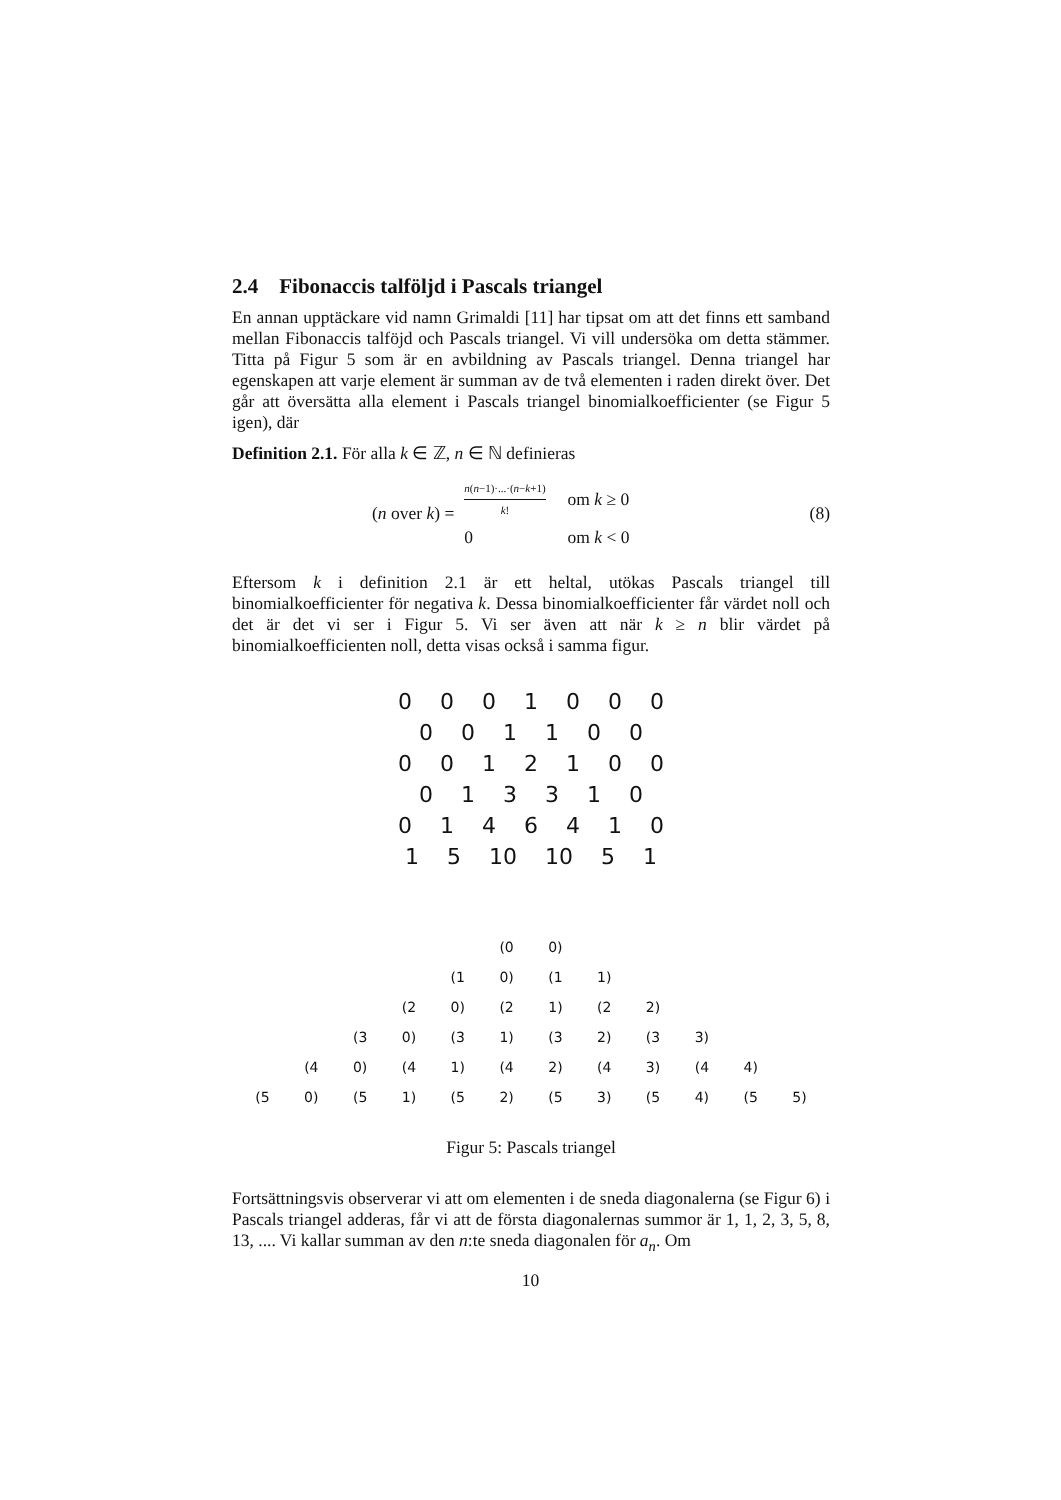2.4 Fibonaccis talföljd i Pascals triangel
En annan upptäckare vid namn Grimaldi [11] har tipsat om att det finns ett samband mellan Fibonaccis talföjd och Pascals triangel. Vi vill undersöka om detta stämmer. Titta på Figur 5 som är en avbildning av Pascals triangel. Denna triangel har egenskapen att varje element är summan av de två elementen i raden direkt över. Det går att översätta alla element i Pascals triangel binomialkoefficienter (se Figur 5 igen), där
Definition 2.1. För alla k ∈ ℤ, n ∈ ℕ definieras
(n over k) =
| n ( n −1)·...·( n − k +1) k ! | om k ≥ 0 |
| 0 | om k < 0 |
(8)
Eftersom k i definition 2.1 är ett heltal, utökas Pascals triangel till binomialkoefficienter för negativa k. Dessa binomialkoefficienter får värdet noll och det är det vi ser i Figur 5. Vi ser även att när k ≥ n blir värdet på binomialkoefficienten noll, detta visas också i samma figur.
0 0 0 1 0 0 0
0 0 1 1 0 0
0 0 1 2 1 0 0
0 1 3 3 1 0
0 1 4 6 4 1 0
1 5 10 10 5 1
(0 0)
(1 0) (1 1)
(2 0) (2 1) (2 2)
(3 0) (3 1) (3 2) (3 3)
(4 0) (4 1) (4 2) (4 3) (4 4)
(5 0) (5 1) (5 2) (5 3) (5 4) (5 5)
Figur 5: Pascals triangel
Fortsättningsvis observerar vi att om elementen i de sneda diagonalerna (se Figur 6) i Pascals triangel adderas, får vi att de första diagonalernas summor är 1, 1, 2, 3, 5, 8, 13, .... Vi kallar summan av den n:te sneda diagonalen för a<sub>n</sub>. Om
10